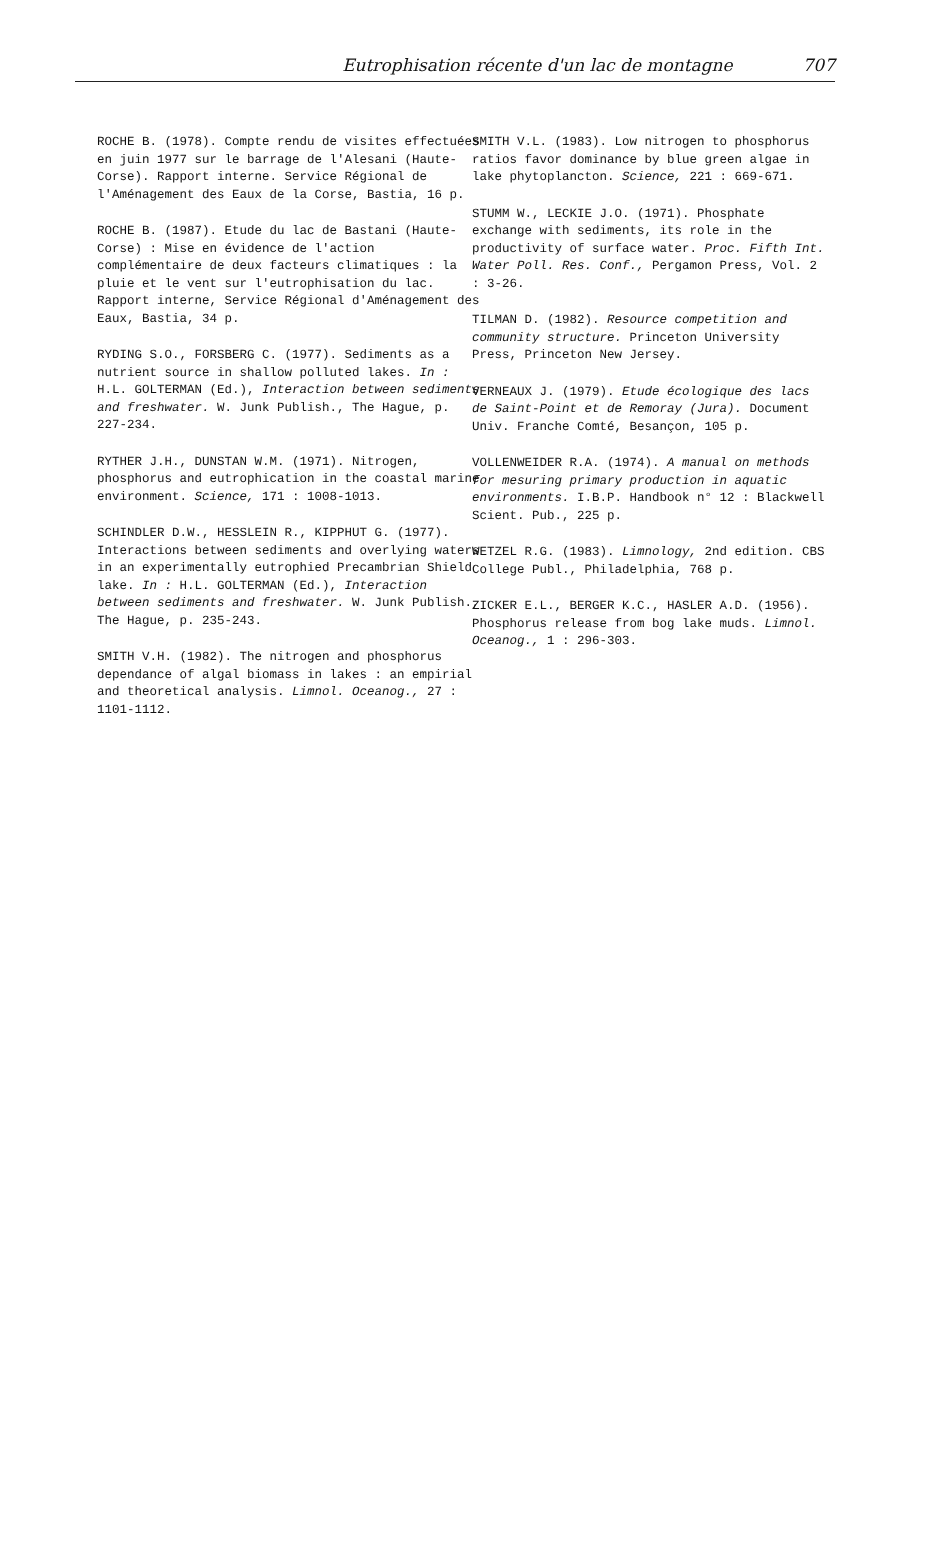Eutrophisation récente d'un lac de montagne 707
ROCHE B. (1978). Compte rendu de visites effectuées en juin 1977 sur le barrage de l'Alesani (Haute-Corse). Rapport interne. Service Régional de l'Aménagement des Eaux de la Corse, Bastia, 16 p.
ROCHE B. (1987). Etude du lac de Bastani (Haute-Corse) : Mise en évidence de l'action complémentaire de deux facteurs climatiques : la pluie et le vent sur l'eutrophisation du lac. Rapport interne, Service Régional d'Aménagement des Eaux, Bastia, 34 p.
RYDING S.O., FORSBERG C. (1977). Sediments as a nutrient source in shallow polluted lakes. In : H.L. GOLTERMAN (Ed.), Interaction between sediments and freshwater. W. Junk Publish., The Hague, p. 227-234.
RYTHER J.H., DUNSTAN W.M. (1971). Nitrogen, phosphorus and eutrophication in the coastal marine environment. Science, 171 : 1008-1013.
SCHINDLER D.W., HESSLEIN R., KIPPHUT G. (1977). Interactions between sediments and overlying waters in an experimentally eutrophied Precambrian Shield lake. In : H.L. GOLTERMAN (Ed.), Interaction between sediments and freshwater. W. Junk Publish., The Hague, p. 235-243.
SMITH V.H. (1982). The nitrogen and phosphorus dependance of algal biomass in lakes : an empirial and theoretical analysis. Limnol. Oceanog., 27 : 1101-1112.
SMITH V.L. (1983). Low nitrogen to phosphorus ratios favor dominance by blue green algae in lake phytoplancton. Science, 221 : 669-671.
STUMM W., LECKIE J.O. (1971). Phosphate exchange with sediments, its role in the productivity of surface water. Proc. Fifth Int. Water Poll. Res. Conf., Pergamon Press, Vol. 2 : 3-26.
TILMAN D. (1982). Resource competition and community structure. Princeton University Press, Princeton New Jersey.
VERNEAUX J. (1979). Etude écologique des lacs de Saint-Point et de Remoray (Jura). Document Univ. Franche Comté, Besançon, 105 p.
VOLLENWEIDER R.A. (1974). A manual on methods for mesuring primary production in aquatic environments. I.B.P. Handbook n° 12 : Blackwell Scient. Pub., 225 p.
WETZEL R.G. (1983). Limnology, 2nd edition. CBS College Publ., Philadelphia, 768 p.
ZICKER E.L., BERGER K.C., HASLER A.D. (1956). Phosphorus release from bog lake muds. Limnol. Oceanog., 1 : 296-303.